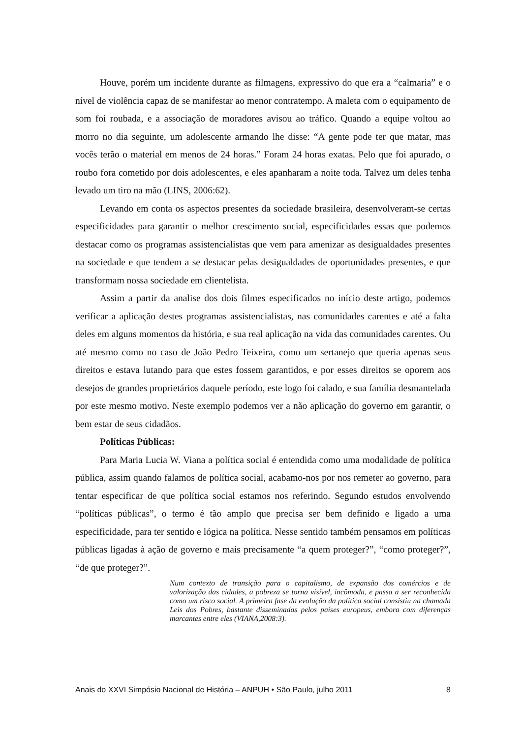Houve, porém um incidente durante as filmagens, expressivo do que era a “calmaria” e o nível de violência capaz de se manifestar ao menor contratempo. A maleta com o equipamento de som foi roubada, e a associação de moradores avisou ao tráfico. Quando a equipe voltou ao morro no dia seguinte, um adolescente armando lhe disse: “A gente pode ter que matar, mas vocês terão o material em menos de 24 horas.” Foram 24 horas exatas. Pelo que foi apurado, o roubo fora cometido por dois adolescentes, e eles apanharam a noite toda. Talvez um deles tenha levado um tiro na mão (LINS, 2006:62).
Levando em conta os aspectos presentes da sociedade brasileira, desenvolveram-se certas especificidades para garantir o melhor crescimento social, especificidades essas que podemos destacar como os programas assistencialistas que vem para amenizar as desigualdades presentes na sociedade e que tendem a se destacar pelas desigualdades de oportunidades presentes, e que transformam nossa sociedade em clientelista.
Assim a partir da analise dos dois filmes especificados no início deste artigo, podemos verificar a aplicação destes programas assistencialistas, nas comunidades carentes e até a falta deles em alguns momentos da história, e sua real aplicação na vida das comunidades carentes. Ou até mesmo como no caso de João Pedro Teixeira, como um sertanejo que queria apenas seus direitos e estava lutando para que estes fossem garantidos, e por esses direitos se oporem aos desejos de grandes proprietários daquele período, este logo foi calado, e sua família desmantelada por este mesmo motivo. Neste exemplo podemos ver a não aplicação do governo em garantir, o bem estar de seus cidadãos.
Políticas Públicas:
Para Maria Lucia W. Viana a política social é entendida como uma modalidade de política pública, assim quando falamos de política social, acabamo-nos por nos remeter ao governo, para tentar especificar de que política social estamos nos referindo. Segundo estudos envolvendo “políticas públicas”, o termo é tão amplo que precisa ser bem definido e ligado a uma especificidade, para ter sentido e lógica na política. Nesse sentido também pensamos em políticas públicas ligadas à ação de governo e mais precisamente “a quem proteger?”, “como proteger?”, “de que proteger?”.
Num contexto de transição para o capitalismo, de expansão dos comércios e de valorização das cidades, a pobreza se torna visível, incômoda, e passa a ser reconhecida como um risco social. A primeira fase da evolução da política social consistiu na chamada Leis dos Pobres, bastante disseminadas pelos países europeus, embora com diferenças marcantes entre eles (VIANA,2008:3).
Anais do XXVI Simpósio Nacional de História – ANPUH • São Paulo, julho 2011 8